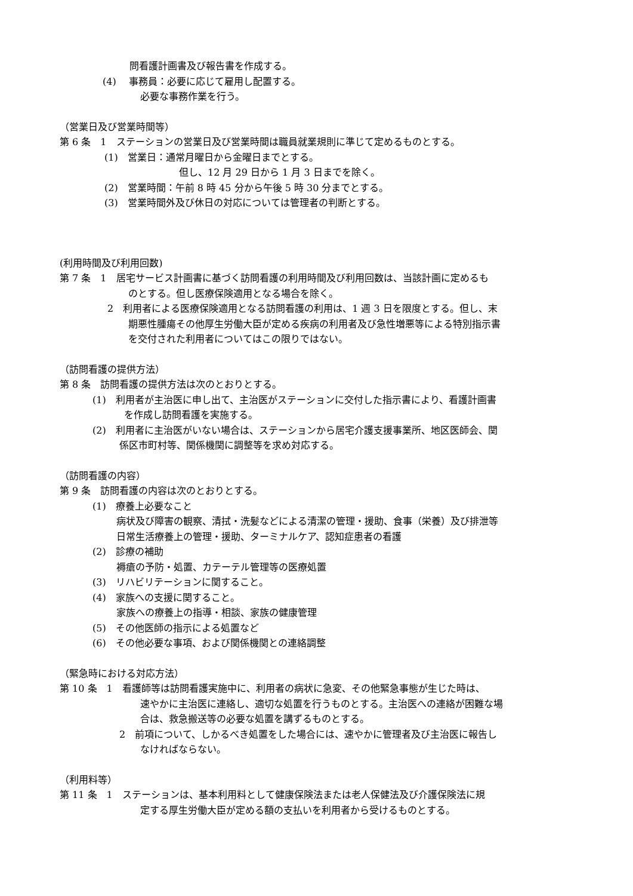問看護計画書及び報告書を作成する。
(4)　 事務員：必要に応じて雇用し配置する。
必要な事務作業を行う。
（営業日及び営業時間等）
第 6 条　1　ステーションの営業日及び営業時間は職員就業規則に準じて定めるものとする。
(1)　営業日：通常月曜日から金曜日までとする。
但し、12 月 29 日から 1 月 3 日までを除く。
(2)　営業時間：午前 8 時 45 分から午後 5 時 30 分までとする。
(3)　営業時間外及び休日の対応については管理者の判断とする。
(利用時間及び利用回数)
第 7 条　1　居宅サービス計画書に基づく訪問看護の利用時間及び利用回数は、当該計画に定めるも
のとする。但し医療保険適用となる場合を除く。
2　利用者による医療保険適用となる訪問看護の利用は、1 週 3 日を限度とする。但し、末
期悪性腫瘍その他厚生労働大臣が定める疾病の利用者及び急性増悪等による特別指示書
を交付された利用者についてはこの限りではない。
（訪問看護の提供方法）
第 8 条　訪問看護の提供方法は次のとおりとする。
(1)　利用者が主治医に申し出て、主治医がステーションに交付した指示書により、看護計画書
を作成し訪問看護を実施する。
(2)　利用者に主治医がいない場合は、ステーションから居宅介護支援事業所、地区医師会、関
係区市町村等、関係機関に調整等を求め対応する。
（訪問看護の内容）
第 9 条　訪問看護の内容は次のとおりとする。
(1)　療養上必要なこと
病状及び障害の観察、清拭・洗髪などによる清潔の管理・援助、食事（栄養）及び排泄等
日常生活療養上の管理・援助、ターミナルケア、認知症患者の看護
(2)　診療の補助
褥瘡の予防・処置、カテーテル管理等の医療処置
(3)　リハビリテーションに関すること。
(4)　家族への支援に関すること。
家族への療養上の指導・相談、家族の健康管理
(5)　その他医師の指示による処置など
(6)　その他必要な事項、および関係機関との連絡調整
（緊急時における対応方法）
第 10 条　1　看護師等は訪問看護実施中に、利用者の病状に急変、その他緊急事態が生じた時は、
速やかに主治医に連絡し、適切な処置を行うものとする。主治医への連絡が困難な場
合は、救急搬送等の必要な処置を講ずるものとする。
2　前項について、しかるべき処置をした場合には、速やかに管理者及び主治医に報告し
なければならない。
（利用料等）
第 11 条　1　ステーションは、基本利用料として健康保険法または老人保健法及び介護保険法に規
定する厚生労働大臣が定める額の支払いを利用者から受けるものとする。